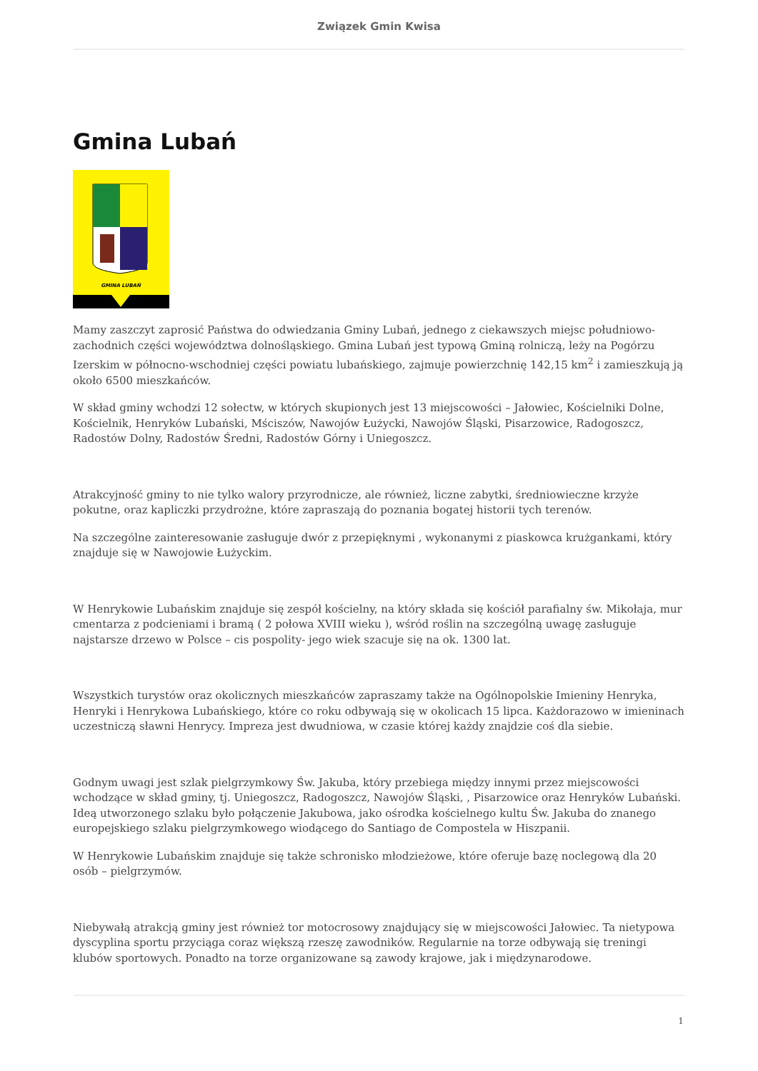Związek Gmin Kwisa
Gmina Lubań
GMINA LUBAŃ
Mamy zaszczyt zaprosić Państwa do odwiedzania Gminy Lubań, jednego z ciekawszych miejsc południowo-zachodnich części województwa dolnośląskiego. Gmina Lubań jest typową Gminą rolniczą, leży na Pogórzu Izerskim w północno-wschodniej części powiatu lubańskiego, zajmuje powierzchnię 142,15 km<sup>2</sup> i zamieszkują ją około 6500 mieszkańców.
W skład gminy wchodzi 12 sołectw, w których skupionych jest 13 miejscowości – Jałowiec, Kościelniki Dolne, Kościelnik, Henryków Lubański, Mściszów, Nawojów Łużycki, Nawojów Śląski, Pisarzowice, Radogoszcz, Radostów Dolny, Radostów Średni, Radostów Górny i Uniegoszcz.
Atrakcyjność gminy to nie tylko walory przyrodnicze, ale również, liczne zabytki, średniowieczne krzyże pokutne, oraz kapliczki przydrożne, które zapraszają do poznania bogatej historii tych terenów.
Na szczególne zainteresowanie zasługuje dwór z przepięknymi , wykonanymi z piaskowca krużgankami, który znajduje się w Nawojowie Łużyckim.
W Henrykowie Lubańskim znajduje się zespół kościelny, na który składa się kościół parafialny św. Mikołaja, mur cmentarza z podcieniami i bramą ( 2 połowa XVIII wieku ), wśród roślin na szczególną uwagę zasługuje najstarsze drzewo w Polsce – cis pospolity- jego wiek szacuje się na ok. 1300 lat.
Wszystkich turystów oraz okolicznych mieszkańców zapraszamy także na Ogólnopolskie Imieniny Henryka, Henryki i Henrykowa Lubańskiego, które co roku odbywają się w okolicach 15 lipca. Każdorazowo w imieninach uczestniczą sławni Henrycy. Impreza jest dwudniowa, w czasie której każdy znajdzie coś dla siebie.
Godnym uwagi jest szlak pielgrzymkowy Św. Jakuba, który przebiega między innymi przez miejscowości wchodzące w skład gminy, tj. Uniegoszcz, Radogoszcz, Nawojów Śląski, , Pisarzowice oraz Henryków Lubański. Ideą utworzonego szlaku było połączenie Jakubowa, jako ośrodka kościelnego kultu Św. Jakuba do znanego europejskiego szlaku pielgrzymkowego wiodącego do Santiago de Compostela w Hiszpanii.
W Henrykowie Lubańskim znajduje się także schronisko młodzieżowe, które oferuje bazę noclegową dla 20 osób – pielgrzymów.
Niebywałą atrakcją gminy jest również tor motocrosowy znajdujący się w miejscowości Jałowiec. Ta nietypowa dyscyplina sportu przyciąga coraz większą rzeszę zawodników. Regularnie na torze odbywają się treningi klubów sportowych. Ponadto na torze organizowane są zawody krajowe, jak i międzynarodowe.
1